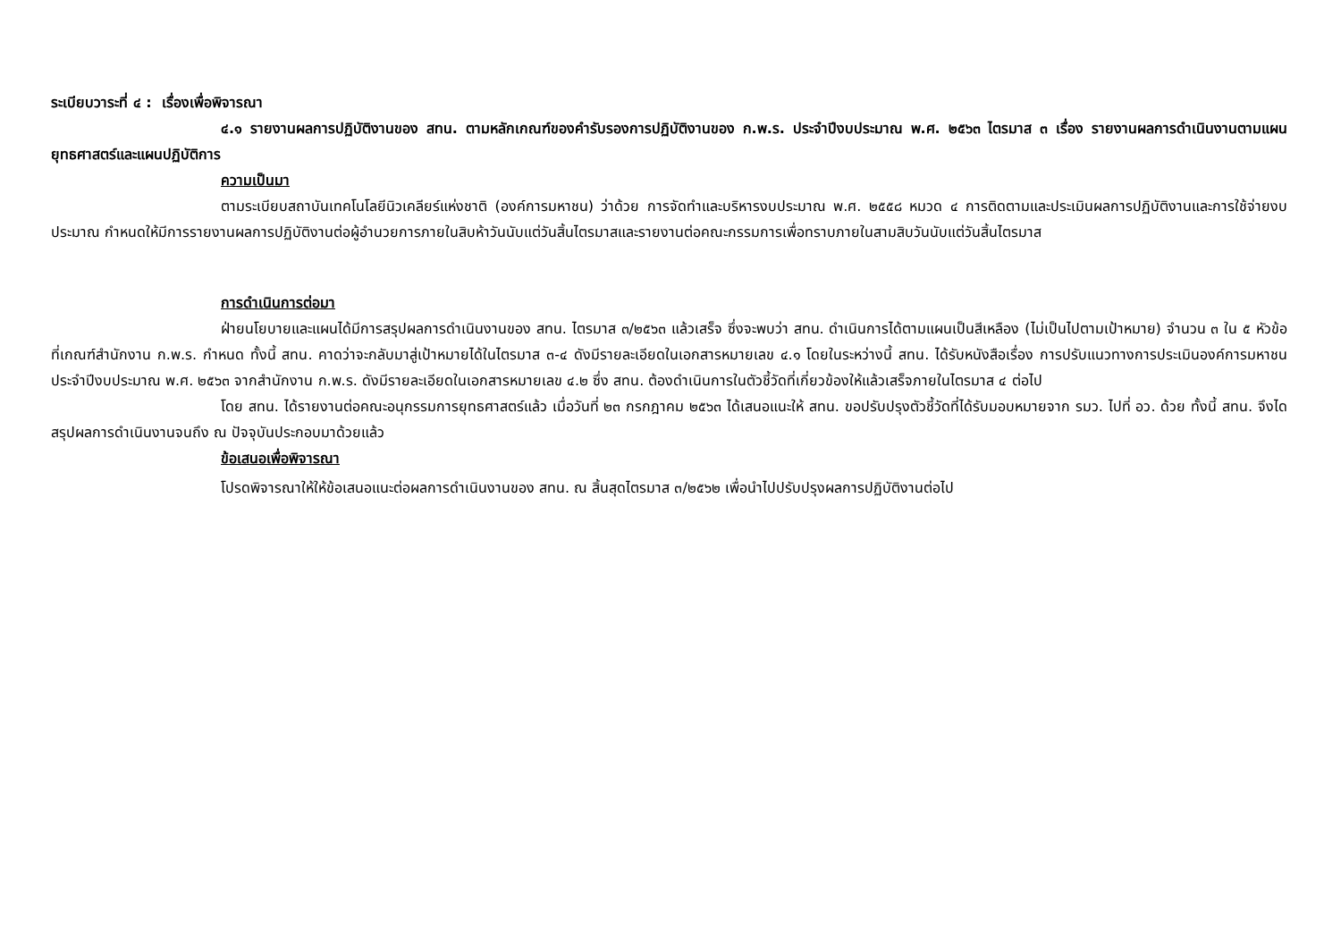ระเบียบวาระที่ ๔ : เรื่องเพื่อพิจารณา
๔.๑ รายงานผลการปฏิบัติงานของ สทน. ตามหลักเกณฑ์ของคำรับรองการปฏิบัติงานของ ก.พ.ร. ประจำปีงบประมาณ พ.ศ. ๒๕๖๓ ไตรมาส ๓ เรื่อง รายงานผลการดำเนินงานตามแผนยุทธศาสตร์และแผนปฏิบัติการ
ความเป็นมา
ตามระเบียบสถาบันเทคโนโลยีนิวเคลียร์แห่งชาติ (องค์การมหาชน) ว่าด้วย การจัดทำและบริหารงบประมาณ พ.ศ. ๒๕๕๘ หมวด ๔ การติดตามและประเมินผลการปฏิบัติงานและการใช้จ่ายงบประมาณ กำหนดให้มีการรายงานผลการปฏิบัติงานต่อผู้อำนวยการภายในสิบห้าวันนับแต่วันสิ้นไตรมาสและรายงานต่อคณะกรรมการเพื่อทราบภายในสามสิบวันนับแต่วันสิ้นไตรมาส
การดำเนินการต่อมา
ฝ่ายนโยบายและแผนได้มีการสรุปผลการดำเนินงานของ สทน. ไตรมาส ๓/๒๕๖๓ แล้วเสร็จ ซึ่งจะพบว่า สทน. ดำเนินการได้ตามแผนเป็นสีเหลือง (ไม่เป็นไปตามเป้าหมาย) จำนวน ๓ ใน ๕ หัวข้อที่เกณฑ์สำนักงาน ก.พ.ร. กำหนด ทั้งนี้ สทน. คาดว่าจะกลับมาสู่เป้าหมายได้ในไตรมาส ๓-๔ ดังมีรายละเอียดในเอกสารหมายเลข ๔.๑ โดยในระหว่างนี้ สทน. ได้รับหนังสือเรื่อง การปรับแนวทางการประเมินองค์การมหาชนประจำปีงบประมาณ พ.ศ. ๒๕๖๓ จากสำนักงาน ก.พ.ร. ดังมีรายละเอียดในเอกสารหมายเลข ๔.๒ ซึ่ง สทน. ต้องดำเนินการในตัวชี้วัดที่เกี่ยวข้องให้แล้วเสร็จภายในไตรมาส ๔ ต่อไป
โดย สทน. ได้รายงานต่อคณะอนุกรรมการยุทธศาสตร์แล้ว เมื่อวันที่ ๒๓ กรกฎาคม ๒๕๖๓ ได้เสนอแนะให้ สทน. ขอปรับปรุงตัวชี้วัดที่ได้รับมอบหมายจาก รมว. ไปที่ อว. ด้วย ทั้งนี้ สทน. จึงไดสรุปผลการดำเนินงานจนถึง ณ ปัจจุบันประกอบมาด้วยแล้ว
ข้อเสนอเพื่อพิจารณา
โปรดพิจารณาให้ให้ข้อเสนอแนะต่อผลการดำเนินงานของ สทน. ณ สิ้นสุดไตรมาส ๓/๒๕๖๒ เพื่อนำไปปรับปรุงผลการปฏิบัติงานต่อไป